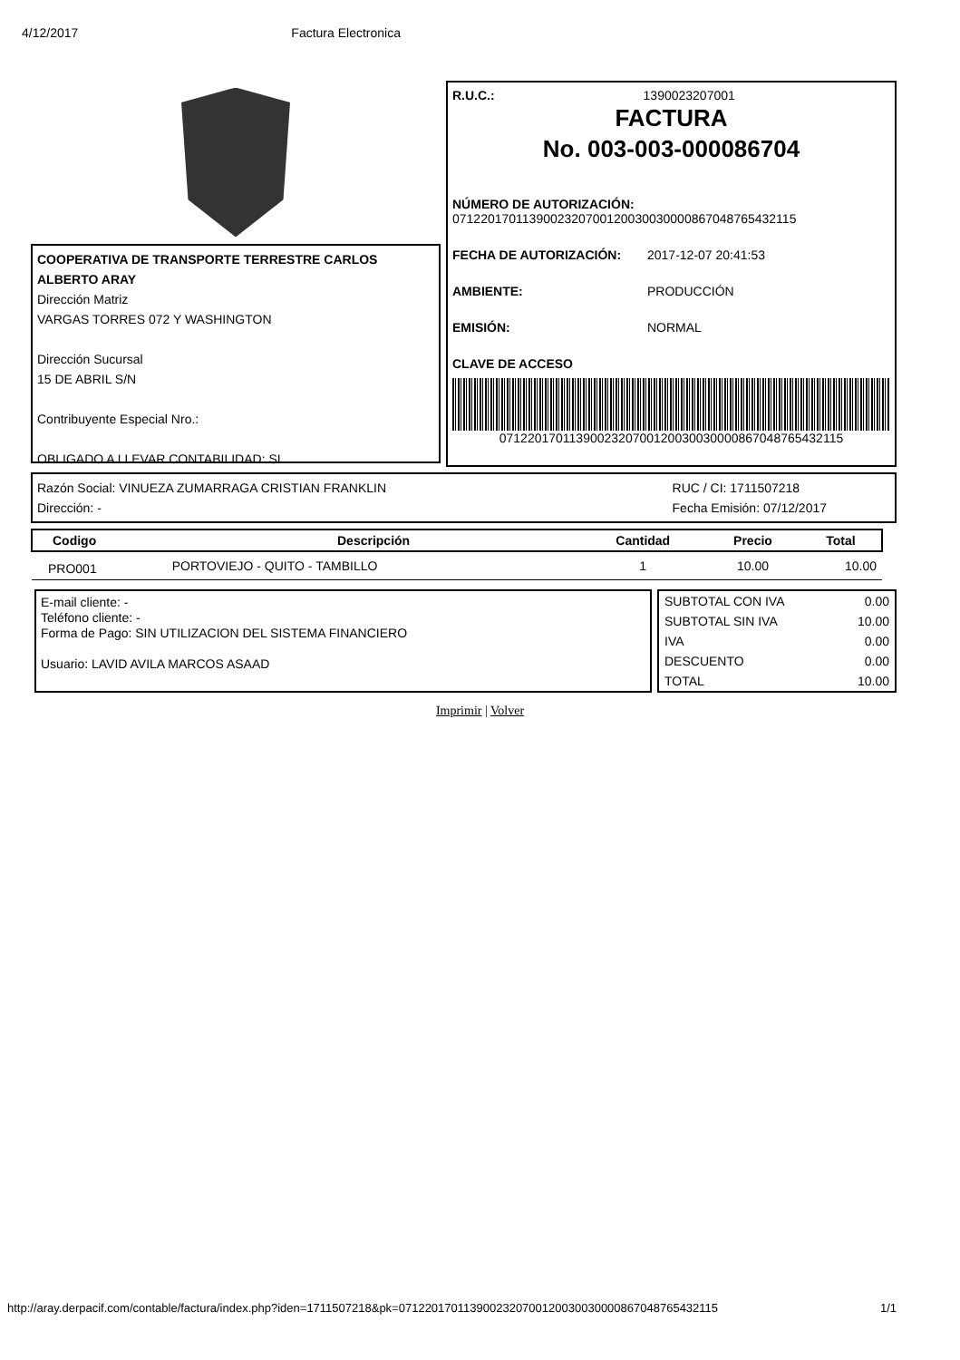4/12/2017 Factura Electronica
COOPERATIVA DE TRANSPORTE TERRESTRE CARLOS ALBERTO ARAY
Dirección Matriz
VARGAS TORRES 072 Y WASHINGTON
Dirección Sucursal
15 DE ABRIL S/N
Contribuyente Especial Nro.:
OBLIGADO A LLEVAR CONTABILIDAD: SI
R.U.C.: 1390023207001
FACTURA
No. 003-003-000086704
NÚMERO DE AUTORIZACIÓN:
0712201701139002320700120030030000867048765432115
FECHA DE AUTORIZACIÓN: 2017-12-07 20:41:53
AMBIENTE: PRODUCCIÓN
EMISIÓN: NORMAL
CLAVE DE ACCESO
0712201701139002320700120030030000867048765432115
Razón Social: VINUEZA ZUMARRAGA CRISTIAN FRANKLIN
Dirección: -
RUC / CI: 1711507218
Fecha Emisión: 07/12/2017
| Codigo | Descripción | Cantidad | Precio | Total |
| --- | --- | --- | --- | --- |
| PRO001 | PORTOVIEJO - QUITO - TAMBILLO | 1 | 10.00 | 10.00 |
E-mail cliente: -
Teléfono cliente: -
Forma de Pago: SIN UTILIZACION DEL SISTEMA FINANCIERO
Usuario: LAVID AVILA MARCOS ASAAD
| SUBTOTAL CON IVA | 0.00 |
| SUBTOTAL SIN IVA | 10.00 |
| IVA | 0.00 |
| DESCUENTO | 0.00 |
| TOTAL | 10.00 |
Imprimir | Volver
http://aray.derpacif.com/contable/factura/index.php?iden=1711507218&pk=0712201701139002320700120030030000867048765432115 1/1